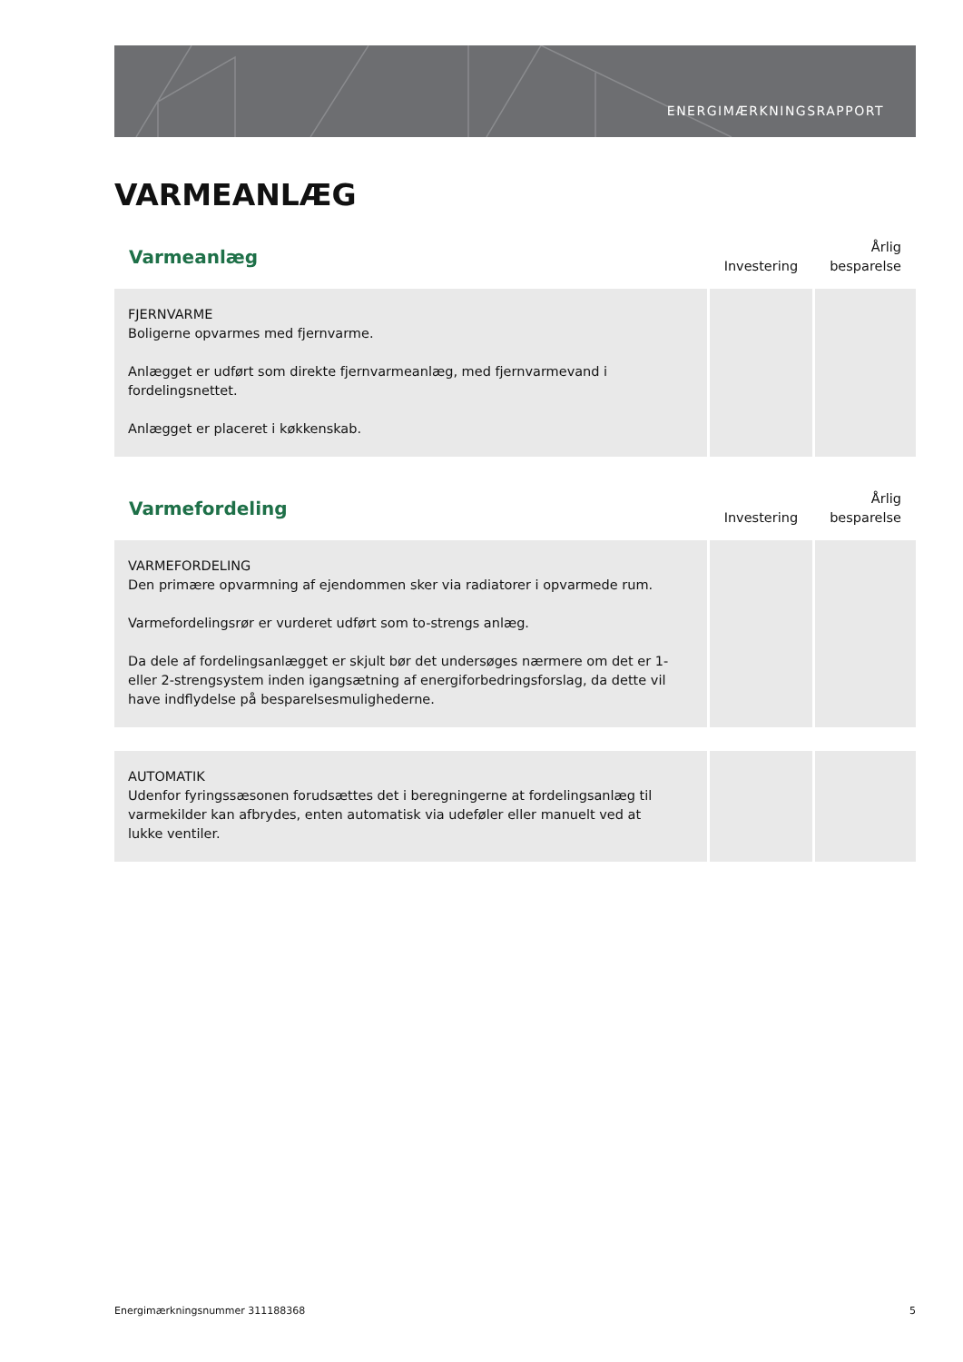ENERGIMÆRKNINGSRAPPORT
VARMEANLÆG
| Varmeanlæg | Investering | Årlig besparelse |
| --- | --- | --- |
| FJERNVARME Boligerne opvarmes med fjernvarme. Anlægget er udført som direkte fjernvarmeanlæg, med fjernvarmevand i fordelingsnettet. Anlægget er placeret i køkkenskab. | | |
| Varmefordeling | Investering | Årlig besparelse |
| --- | --- | --- |
| VARMEFORDELING Den primære opvarmning af ejendommen sker via radiatorer i opvarmede rum. Varmefordelingsrør er vurderet udført som to-strengs anlæg. Da dele af fordelingsanlægget er skjult bør det undersøges nærmere om det er 1- eller 2-strengsystem inden igangsætning af energiforbedringsforslag, da dette vil have indflydelse på besparelsesmulighederne. | | |
| AUTOMATIK Udenfor fyringssæsonen forudsættes det i beregningerne at fordelingsanlæg til varmekilder kan afbrydes, enten automatisk via udeføler eller manuelt ved at lukke ventiler. | | |
Energimærkningsnummer 311188368 5